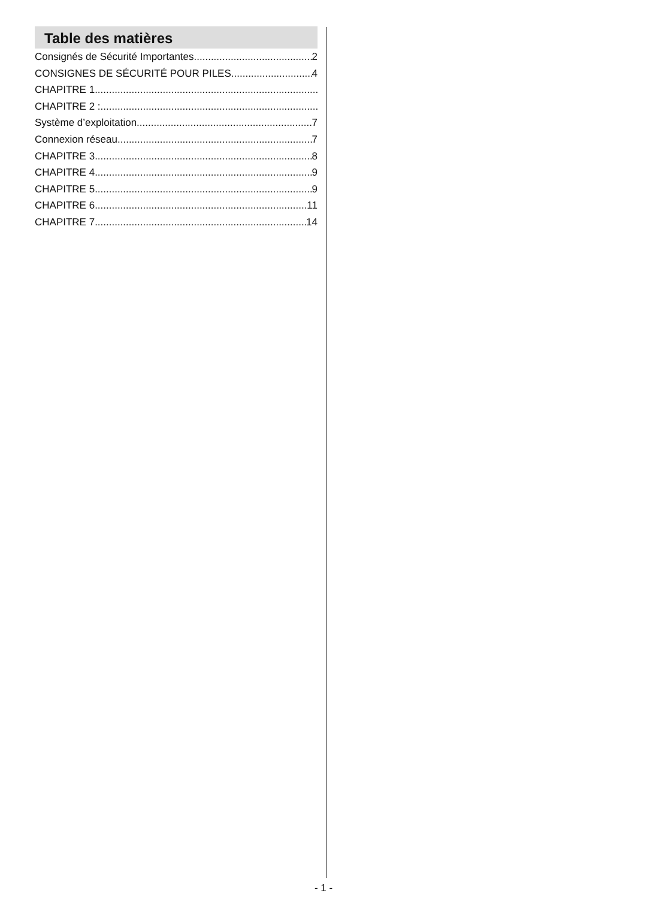Table des matières
Consignés de Sécurité Importantes 2
CONSIGNES DE SÉCURITÉ POUR PILES 4
CHAPITRE 1
CHAPITRE 2 :
Système d’exploitation 7
Connexion réseau 7
CHAPITRE 3 8
CHAPITRE 4 9
CHAPITRE 5 9
CHAPITRE 6 11
CHAPITRE 7 14
- 1 -